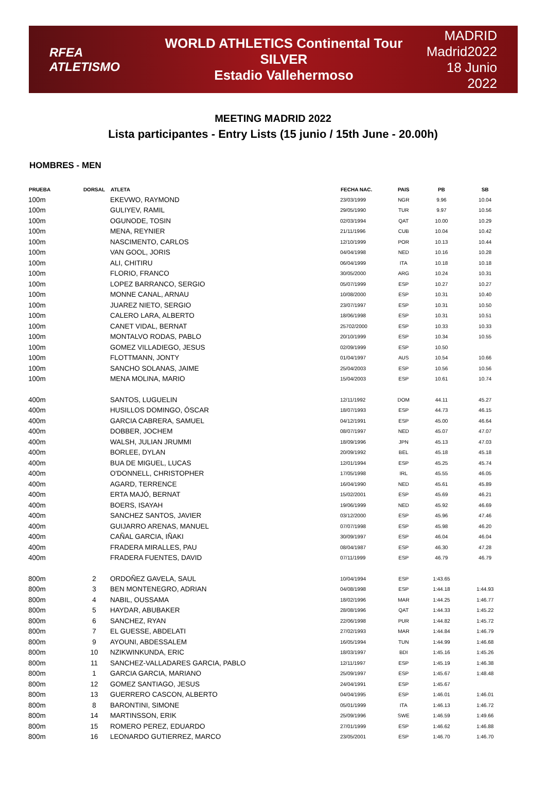RFEA ATLETISMO
WORLD ATHLETICS Continental Tour SILVER
Estadio Vallehermoso
MADRID
Madrid2022
18 Junio 2022
MEETING MADRID 2022
Lista participantes - Entry Lists (15 junio / 15th June - 20.00h)
HOMBRES - MEN
| PRUEBA | DORSAL | ATLETA | FECHA NAC. | PAIS | PB | SB |
| --- | --- | --- | --- | --- | --- | --- |
| 100m | | EKEVWO, RAYMOND | 23/03/1999 | NGR | 9.96 | 10.04 |
| 100m | | GULIYEV, RAMIL | 29/05/1990 | TUR | 9.97 | 10.56 |
| 100m | | OGUNODE, TOSIN | 02/03/1994 | QAT | 10.00 | 10.29 |
| 100m | | MENA, REYNIER | 21/11/1996 | CUB | 10.04 | 10.42 |
| 100m | | NASCIMENTO, CARLOS | 12/10/1999 | POR | 10.13 | 10.44 |
| 100m | | VAN GOOL, JORIS | 04/04/1998 | NED | 10.16 | 10.28 |
| 100m | | ALI, CHITIRU | 06/04/1999 | ITA | 10.18 | 10.18 |
| 100m | | FLORIO, FRANCO | 30/05/2000 | ARG | 10.24 | 10.31 |
| 100m | | LOPEZ BARRANCO, SERGIO | 05/07/1999 | ESP | 10.27 | 10.27 |
| 100m | | MONNE CANAL, ARNAU | 10/08/2000 | ESP | 10.31 | 10.40 |
| 100m | | JUAREZ NIETO, SERGIO | 23/07/1997 | ESP | 10.31 | 10.50 |
| 100m | | CALERO LARA, ALBERTO | 18/06/1998 | ESP | 10.31 | 10.51 |
| 100m | | CANET VIDAL, BERNAT | 25702/2000 | ESP | 10.33 | 10.33 |
| 100m | | MONTALVO RODAS, PABLO | 20/10/1999 | ESP | 10.34 | 10.55 |
| 100m | | GOMEZ VILLADIEGO, JESUS | 02/09/1999 | ESP | 10.50 | |
| 100m | | FLOTTMANN, JONTY | 01/04/1997 | AUS | 10.54 | 10.66 |
| 100m | | SANCHO SOLANAS, JAIME | 25/04/2003 | ESP | 10.56 | 10.56 |
| 100m | | MENA MOLINA, MARIO | 15/04/2003 | ESP | 10.61 | 10.74 |
| 400m | | SANTOS, LUGUELIN | 12/11/1992 | DOM | 44.11 | 45.27 |
| 400m | | HUSILLOS DOMINGO, ÓSCAR | 18/07/1993 | ESP | 44.73 | 46.15 |
| 400m | | GARCIA CABRERA, SAMUEL | 04/12/1991 | ESP | 45.00 | 46.64 |
| 400m | | DOBBER, JOCHEM | 08/07/1997 | NED | 45.07 | 47.07 |
| 400m | | WALSH, JULIAN JRUMMI | 18/09/1996 | JPN | 45.13 | 47.03 |
| 400m | | BORLEE, DYLAN | 20/09/1992 | BEL | 45.18 | 45.18 |
| 400m | | BUA DE MIGUEL, LUCAS | 12/01/1994 | ESP | 45.25 | 45.74 |
| 400m | | O'DONNELL, CHRISTOPHER | 17/05/1998 | IRL | 45.55 | 46.05 |
| 400m | | AGARD, TERRENCE | 16/04/1990 | NED | 45.61 | 45.89 |
| 400m | | ERTA MAJÓ, BERNAT | 15/02/2001 | ESP | 45.69 | 46.21 |
| 400m | | BOERS, ISAYAH | 19/06/1999 | NED | 45.92 | 46.69 |
| 400m | | SANCHEZ SANTOS, JAVIER | 03/12/2000 | ESP | 45.96 | 47.46 |
| 400m | | GUIJARRO ARENAS, MANUEL | 07/07/1998 | ESP | 45.98 | 46.20 |
| 400m | | CAÑAL GARCIA, IÑAKI | 30/09/1997 | ESP | 46.04 | 46.04 |
| 400m | | FRADERA MIRALLES, PAU | 08/04/1987 | ESP | 46.30 | 47.28 |
| 400m | | FRADERA FUENTES, DAVID | 07/11/1999 | ESP | 46.79 | 46.79 |
| 800m | 2 | ORDOÑEZ GAVELA, SAUL | 10/04/1994 | ESP | 1:43.65 | |
| 800m | 3 | BEN MONTENEGRO, ADRIAN | 04/08/1998 | ESP | 1:44.18 | 1:44.93 |
| 800m | 4 | NABIL, OUSSAMA | 18/02/1996 | MAR | 1:44.25 | 1:46.77 |
| 800m | 5 | HAYDAR, ABUBAKER | 28/08/1996 | QAT | 1:44.33 | 1:45.22 |
| 800m | 6 | SANCHEZ, RYAN | 22/06/1998 | PUR | 1:44.82 | 1:45.72 |
| 800m | 7 | EL GUESSE, ABDELATI | 27/02/1993 | MAR | 1:44.84 | 1:46.79 |
| 800m | 9 | AYOUNI, ABDESSALEM | 16/05/1994 | TUN | 1:44.99 | 1:46.68 |
| 800m | 10 | NZIKWINKUNDA, ERIC | 18/03/1997 | BDI | 1:45.16 | 1:45.26 |
| 800m | 11 | SANCHEZ-VALLADARES GARCIA, PABLO | 12/11/1997 | ESP | 1:45.19 | 1:46.38 |
| 800m | 1 | GARCIA GARCIA, MARIANO | 25/09/1997 | ESP | 1:45.67 | 1:48.48 |
| 800m | 12 | GOMEZ SANTIAGO, JESUS | 24/04/1991 | ESP | 1:45.67 | |
| 800m | 13 | GUERRERO CASCON, ALBERTO | 04/04/1995 | ESP | 1:46.01 | 1:46.01 |
| 800m | 8 | BARONTINI, SIMONE | 05/01/1999 | ITA | 1:46.13 | 1:46.72 |
| 800m | 14 | MARTINSSON, ERIK | 25/09/1996 | SWE | 1:46.59 | 1:49.66 |
| 800m | 15 | ROMERO PEREZ, EDUARDO | 27/01/1999 | ESP | 1:46.62 | 1:46.88 |
| 800m | 16 | LEONARDO GUTIERREZ, MARCO | 23/05/2001 | ESP | 1:46.70 | 1:46.70 |